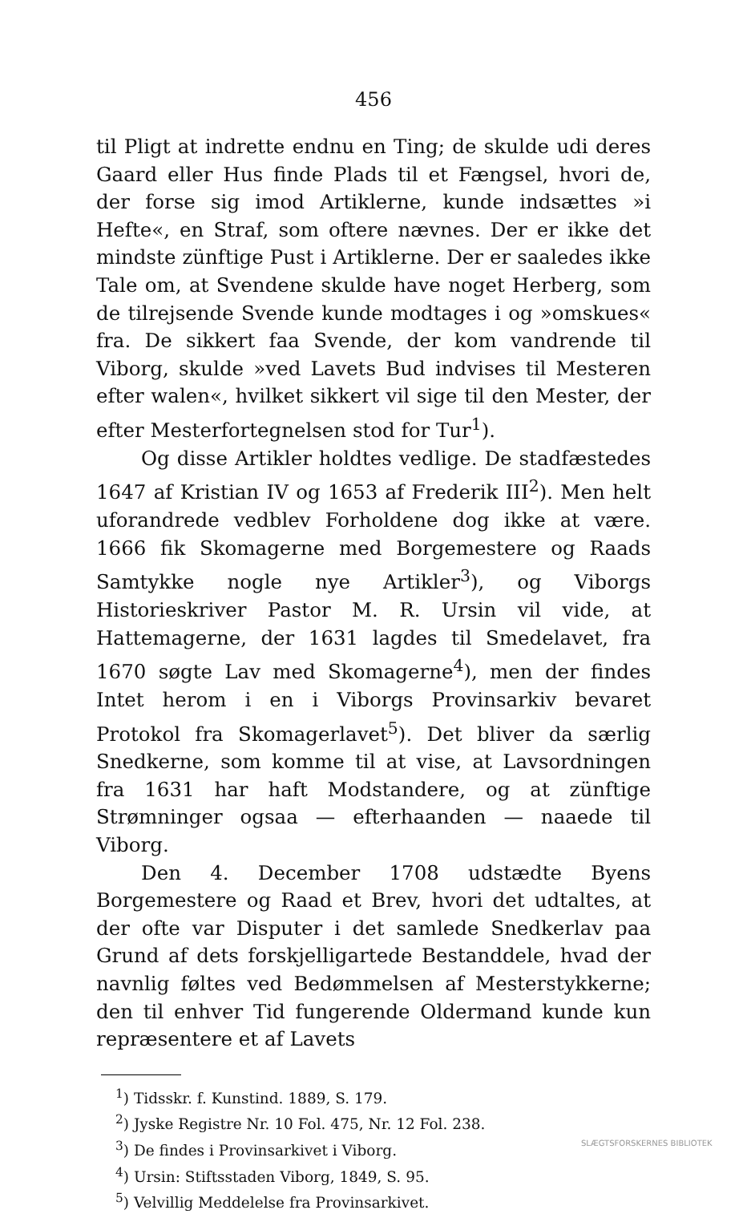456
til Pligt at indrette endnu en Ting; de skulde udi deres Gaard eller Hus finde Plads til et Fængsel, hvori de, der forse sig imod Artiklerne, kunde indsættes »i Hefte«, en Straf, som oftere nævnes. Der er ikke det mindste zünftige Pust i Artiklerne. Der er saaledes ikke Tale om, at Svendene skulde have noget Herberg, som de tilrejsende Svende kunde modtages i og »omskues« fra. De sikkert faa Svende, der kom vandrende til Viborg, skulde »ved Lavets Bud indvises til Mesteren efter walen«, hvilket sikkert vil sige til den Mester, der efter Mesterfortegnelsen stod for Tur<sup>1</sup>).
Og disse Artikler holdtes vedlige. De stadfæstedes 1647 af Kristian IV og 1653 af Frederik III<sup>2</sup>). Men helt uforandrede vedblev Forholdene dog ikke at være. 1666 fik Skomagerne med Borgemestere og Raads Samtykke nogle nye Artikler<sup>3</sup>), og Viborgs Historieskriver Pastor M. R. Ursin vil vide, at Hattemagerne, der 1631 lagdes til Smedelavet, fra 1670 søgte Lav med Skomagerne<sup>4</sup>), men der findes Intet herom i en i Viborgs Provinsarkiv bevaret Protokol fra Skomagerlavet<sup>5</sup>). Det bliver da særlig Snedkerne, som komme til at vise, at Lavsordningen fra 1631 har haft Modstandere, og at zünftige Strømninger ogsaa — efterhaanden — naaede til Viborg.
Den 4. December 1708 udstædte Byens Borgemestere og Raad et Brev, hvori det udtaltes, at der ofte var Disputer i det samlede Snedkerlav paa Grund af dets forskjelligartede Bestanddele, hvad der navnlig føltes ved Bedømmelsen af Mesterstykkerne; den til enhver Tid fungerende Oldermand kunde kun repræsentere et af Lavets
<sup>1</sup>) Tidsskr. f. Kunstind. 1889, S. 179.
<sup>2</sup>) Jyske Registre Nr. 10 Fol. 475, Nr. 12 Fol. 238.
<sup>3</sup>) De findes i Provinsarkivet i Viborg.
<sup>4</sup>) Ursin: Stiftsstaden Viborg, 1849, S. 95.
<sup>5</sup>) Velvillig Meddelelse fra Provinsarkivet.
SLÆGTSFORSKERNES BIBLIOTEK